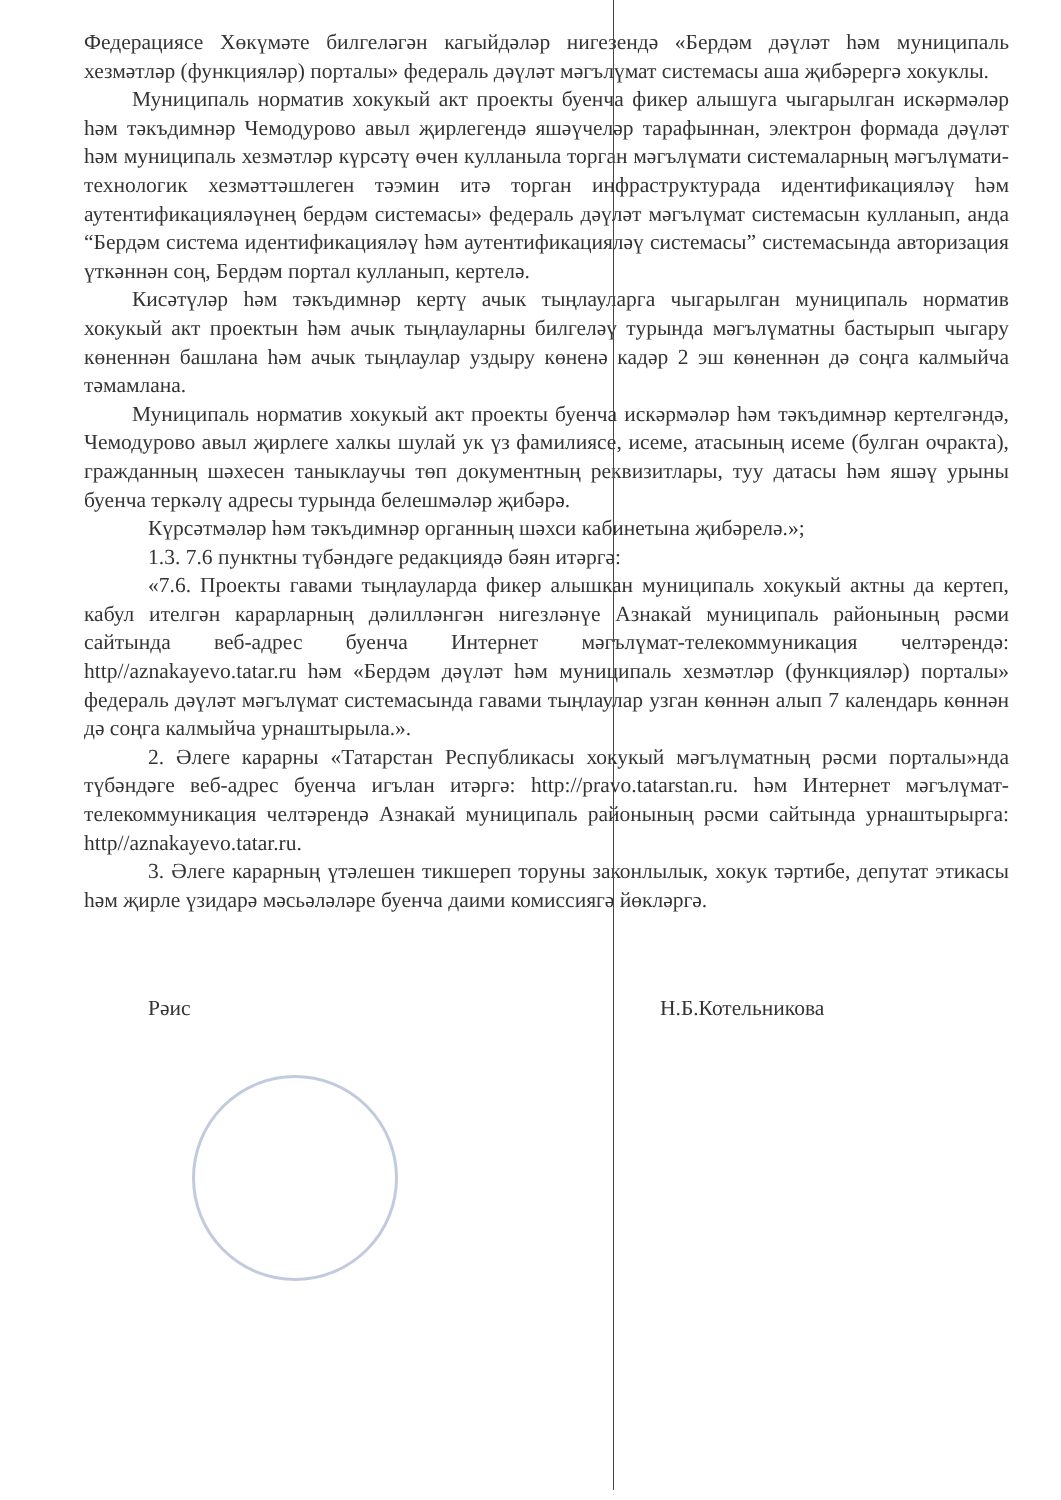Федерациясе Хөкүмәте билгеләгән кагыйдәләр нигезендә «Бердәм дәүләт һәм муниципаль хезмәтләр (функцияләр) порталы» федераль дәүләт мәгълүмат системасы аша җибәрергә хокуклы.
Муниципаль норматив хокукый акт проекты буенча фикер алышуга чыгарылган искәрмәләр һәм тәкъдимнәр Чемодурово авыл җирлегендә яшәүчеләр тарафыннан, электрон формада дәүләт һәм муниципаль хезмәтләр күрсәтү өчен кулланыла торган мәгълүмати системаларның мәгълүмати-технологик хезмәттәшлеген тәэмин итә торган инфраструктурада идентификацияләү һәм аутентификацияләүнең бердәм системасы» федераль дәүләт мәгълүмат системасын кулланып, анда “Бердәм система идентификацияләү һәм аутентификацияләү системасы” системасында авторизация үткәннән соң, Бердәм портал кулланып, кертелә.
Кисәтүләр һәм тәкъдимнәр кертү ачык тыңлауларга чыгарылган муниципаль норматив хокукый акт проектын һәм ачык тыңлауларны билгеләү турында мәгълүматны бастырып чыгару көненнән башлана һәм ачык тыңлаулар уздыру көненә кадәр 2 эш көненнән дә соңга калмыйча тәмамлана.
Муниципаль норматив хокукый акт проекты буенча искәрмәләр һәм тәкъдимнәр кертелгәндә, Чемодурово авыл җирлеге халкы шулай ук үз фамилиясе, исеме, атасының исеме (булган очракта), гражданның шәхесен таныклаучы төп документның реквизитлары, туу датасы һәм яшәү урыны буенча теркәлү адресы турында белешмәләр җибәрә.
Күрсәтмәләр һәм тәкъдимнәр органның шәхси кабинетына җибәрелә.»;
1.3. 7.6 пунктны түбәндәге редакциядә бәян итәргә:
«7.6. Проекты гавами тыңлауларда фикер алышкан муниципаль хокукый актны да кертеп, кабул ителгән карарларның дәлилләнгән нигезләнүе Азнакай муниципаль районының рәсми сайтында веб-адрес буенча Интернет мәгълүмат-телекоммуникация челтәрендә: http//aznakayevo.tatar.ru һәм «Бердәм дәүләт һәм муниципаль хезмәтләр (функцияләр) порталы» федераль дәүләт мәгълүмат системасында гавами тыңлаулар узган көннән алып 7 календарь көннән дә соңга калмыйча урнаштырыла.».
2. Әлеге карарны «Татарстан Республикасы хокукый мәгълүматның рәсми порталы»нда түбәндәге веб-адрес буенча игълан итәргә: http://pravo.tatarstan.ru. һәм Интернет мәгълүмат-телекоммуникация челтәрендә Азнакай муниципаль районының рәсми сайтында урнаштырырга: http//aznakayevo.tatar.ru.
3. Әлеге карарның үтәлешен тикшереп торуны законлылык, хокук тәртибе, депутат этикасы һәм җирле үзидарә мәсьәләләре буенча даими комиссиягә йөкләргә.
Рәис Н.Б.Котельникова